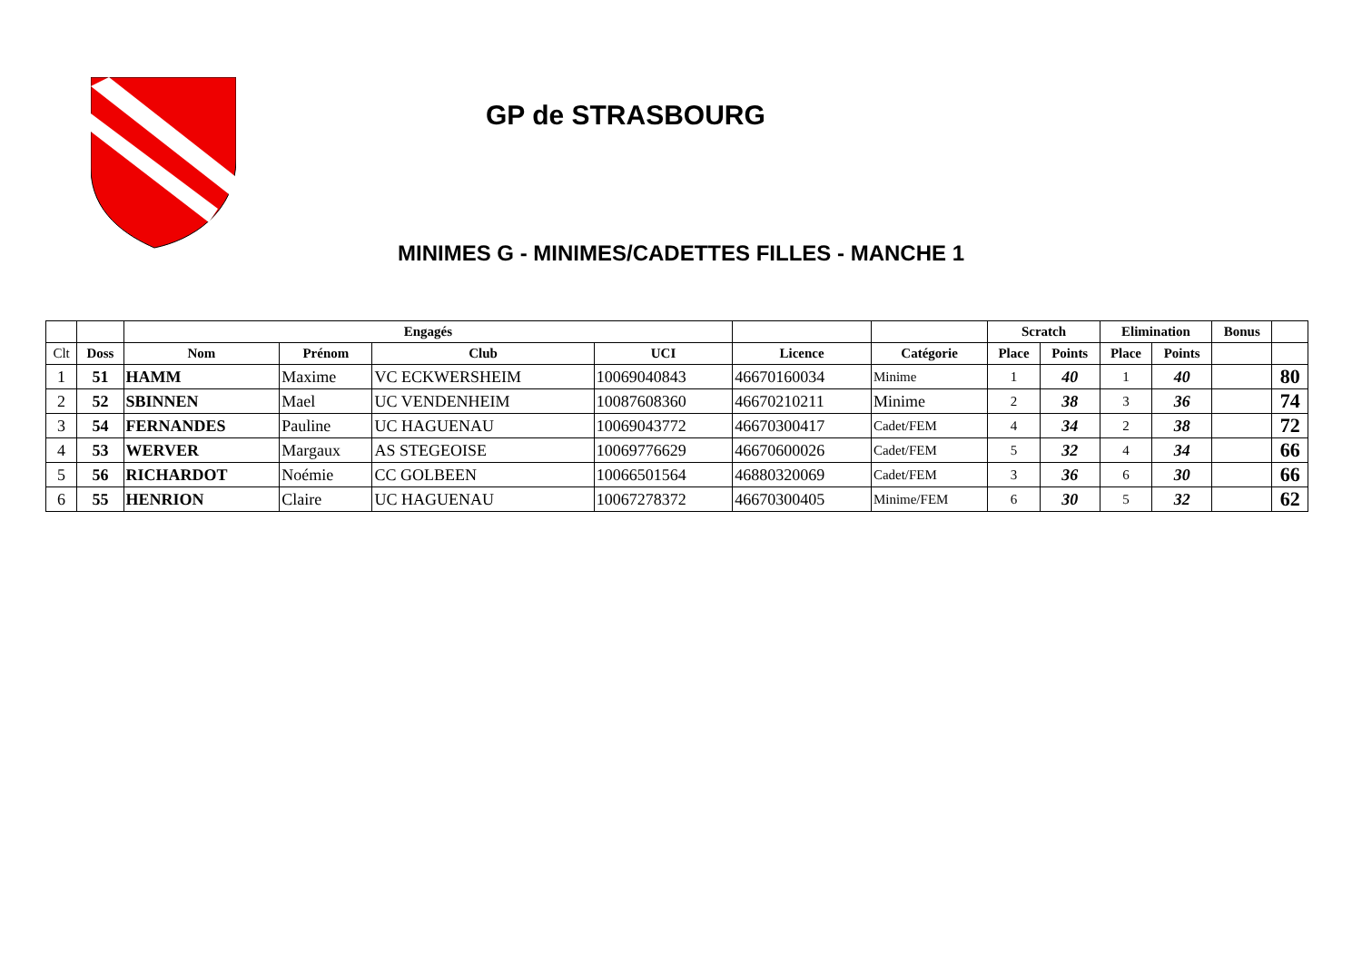GP de STRASBOURG
MINIMES G - MINIMES/CADETTES FILLES - MANCHE 1
| | | Engagés | | | | | | Scratch | | Elimination | | Bonus | |
| --- | --- | --- | --- | --- | --- | --- | --- | --- | --- | --- | --- | --- | --- |
| Clt | Doss | Nom | Prénom | Club | UCI | Licence | Catégorie | Place | Points | Place | Points | | |
| 1 | 51 | HAMM | Maxime | VC ECKWERSHEIM | 10069040843 | 46670160034 | Minime | 1 | 40 | 1 | 40 | | 80 |
| 2 | 52 | SBINNEN | Mael | UC VENDENHEIM | 10087608360 | 46670210211 | Minime | 2 | 38 | 3 | 36 | | 74 |
| 3 | 54 | FERNANDES | Pauline | UC HAGUENAU | 10069043772 | 46670300417 | Cadet/FEM | 4 | 34 | 2 | 38 | | 72 |
| 4 | 53 | WERVER | Margaux | AS STEGEOISE | 10069776629 | 46670600026 | Cadet/FEM | 5 | 32 | 4 | 34 | | 66 |
| 5 | 56 | RICHARDOT | Noémie | CC GOLBEEN | 10066501564 | 46880320069 | Cadet/FEM | 3 | 36 | 6 | 30 | | 66 |
| 6 | 55 | HENRION | Claire | UC HAGUENAU | 10067278372 | 46670300405 | Minime/FEM | 6 | 30 | 5 | 32 | | 62 |